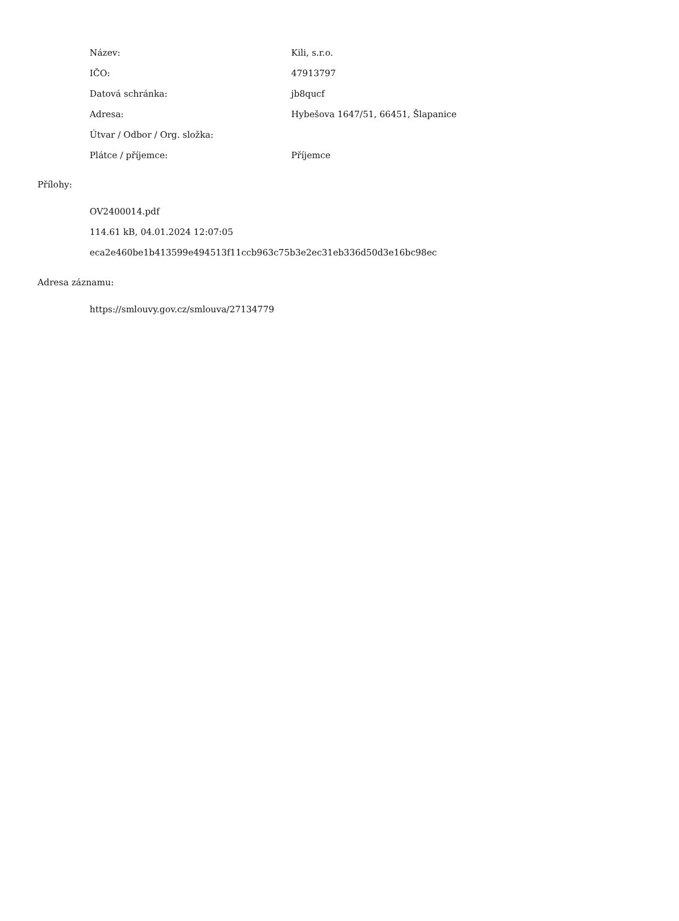| Název: | Kili, s.r.o. |
| IČO: | 47913797 |
| Datová schránka: | jb8qucf |
| Adresa: | Hybešova 1647/51, 66451, Šlapanice |
| Útvar / Odbor / Org. složka: | |
| Plátce / příjemce: | Příjemce |
Přílohy:
OV2400014.pdf
114.61 kB, 04.01.2024 12:07:05
eca2e460be1b413599e494513f11ccb963c75b3e2ec31eb336d50d3e16bc98ec
Adresa záznamu:
https://smlouvy.gov.cz/smlouva/27134779